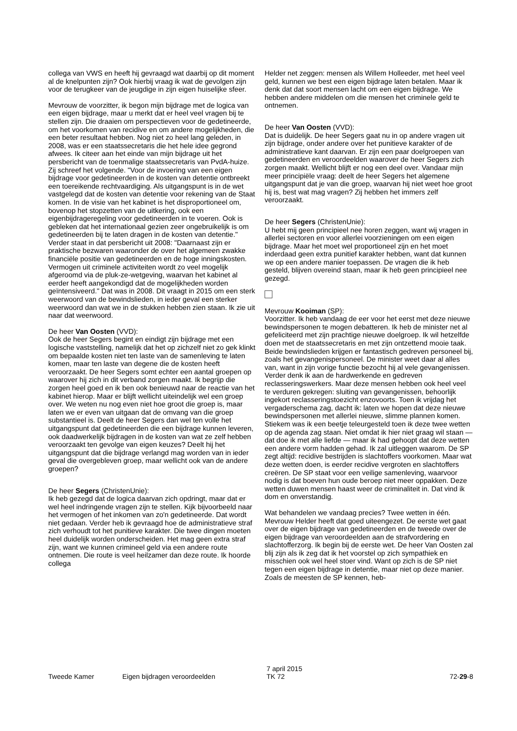collega van VWS en heeft hij gevraagd wat daarbij op dit moment al de knelpunten zijn? Ook hierbij vraag ik wat de gevolgen zijn voor de terugkeer van de jeugdige in zijn eigen huiselijke sfeer.
Mevrouw de voorzitter, ik begon mijn bijdrage met de logica van een eigen bijdrage, maar u merkt dat er heel veel vragen bij te stellen zijn. Die draaien om perspectieven voor de gedetineerde, om het voorkomen van recidive en om andere mogelijkheden, die een beter resultaat hebben. Nog niet zo heel lang geleden, in 2008, was er een staatssecretaris die het hele idee gegrond afwees. Ik citeer aan het einde van mijn bijdrage uit het persbericht van de toenmalige staatssecretaris van PvdA-huize. Zij schreef het volgende. "Voor de invoering van een eigen bijdrage voor gedetineerden in de kosten van detentie ontbreekt een toereikende rechtvaardiging. Als uitgangspunt is in de wet vastgelegd dat de kosten van detentie voor rekening van de Staat komen. In de visie van het kabinet is het disproportioneel om, bovenop het stopzetten van de uitkering, ook een eigenbijdrageregeling voor gedetineerden in te voeren. Ook is gebleken dat het internationaal gezien zeer ongebruikelijk is om gedetineerden bij te laten dragen in de kosten van detentie." Verder staat in dat persbericht uit 2008: "Daarnaast zijn er praktische bezwaren waaronder de over het algemeen zwakke financiële positie van gedetineerden en de hoge inningskosten. Vermogen uit criminele activiteiten wordt zo veel mogelijk afgeroomd via de pluk-ze-wetgeving, waarvan het kabinet al eerder heeft aangekondigd dat de mogelijkheden worden geïntensiveerd." Dat was in 2008. Dit vraagt in 2015 om een sterk weerwoord van de bewindslieden, in ieder geval een sterker weerwoord dan wat we in de stukken hebben zien staan. Ik zie uit naar dat weerwoord.
De heer Van Oosten (VVD):
Ook de heer Segers begint en eindigt zijn bijdrage met een logische vaststelling, namelijk dat het op zichzelf niet zo gek klinkt om bepaalde kosten niet ten laste van de samenleving te laten komen, maar ten laste van degene die de kosten heeft veroorzaakt. De heer Segers somt echter een aantal groepen op waarover hij zich in dit verband zorgen maakt. Ik begrijp die zorgen heel goed en ik ben ook benieuwd naar de reactie van het kabinet hierop. Maar er blijft wellicht uiteindelijk wel een groep over. We weten nu nog even niet hoe groot die groep is, maar laten we er even van uitgaan dat de omvang van die groep substantieel is. Deelt de heer Segers dan wel ten volle het uitgangspunt dat gedetineerden die een bijdrage kunnen leveren, ook daadwerkelijk bijdragen in de kosten van wat ze zelf hebben veroorzaakt ten gevolge van eigen keuzes? Deelt hij het uitgangspunt dat die bijdrage verlangd mag worden van in ieder geval die overgebleven groep, maar wellicht ook van de andere groepen?
De heer Segers (ChristenUnie):
Ik heb gezegd dat de logica daarvan zich opdringt, maar dat er wel heel indringende vragen zijn te stellen. Kijk bijvoorbeeld naar het vermogen of het inkomen van zo'n gedetineerde. Dat wordt niet gedaan. Verder heb ik gevraagd hoe de administratieve straf zich verhoudt tot het punitieve karakter. Die twee dingen moeten heel duidelijk worden onderscheiden. Het mag geen extra straf zijn, want we kunnen crimineel geld via een andere route ontnemen. Die route is veel heilzamer dan deze route. Ik hoorde collega
Helder net zeggen: mensen als Willem Holleeder, met heel veel geld, kunnen we best een eigen bijdrage laten betalen. Maar ik denk dat dat soort mensen lacht om een eigen bijdrage. We hebben andere middelen om die mensen het criminele geld te ontnemen.
De heer Van Oosten (VVD):
Dat is duidelijk. De heer Segers gaat nu in op andere vragen uit zijn bijdrage, onder andere over het punitieve karakter of de administratieve kant daarvan. Er zijn een paar doelgroepen van gedetineerden en veroordeelden waarover de heer Segers zich zorgen maakt. Wellicht blijft er nog een deel over. Vandaar mijn meer principiële vraag: deelt de heer Segers het algemene uitgangspunt dat je van die groep, waarvan hij niet weet hoe groot hij is, best wat mag vragen? Zij hebben het immers zelf veroorzaakt.
De heer Segers (ChristenUnie):
U hebt mij geen principieel nee horen zeggen, want wij vragen in allerlei sectoren en voor allerlei voorzieningen om een eigen bijdrage. Maar het moet wel proportioneel zijn en het moet inderdaad geen extra punitief karakter hebben, want dat kunnen we op een andere manier toepassen. De vragen die ik heb gesteld, blijven overeind staan, maar ik heb geen principieel nee gezegd.
Mevrouw Kooiman (SP):
Voorzitter. Ik heb vandaag de eer voor het eerst met deze nieuwe bewindspersonen te mogen debatteren. Ik heb de minister net al gefeliciteerd met zijn prachtige nieuwe doelgroep. Ik wil hetzelfde doen met de staatssecretaris en met zijn ontzettend mooie taak. Beide bewindslieden krijgen er fantastisch gedreven personeel bij, zoals het gevangenispersoneel. De minister weet daar al alles van, want in zijn vorige functie bezocht hij al vele gevangenissen. Verder denk ik aan de hardwerkende en gedreven reclasseringswerkers. Maar deze mensen hebben ook heel veel te verduren gekregen: sluiting van gevangenissen, behoorlijk ingekort reclasseringstoezicht enzovoorts. Toen ik vrijdag het vergaderschema zag, dacht ik: laten we hopen dat deze nieuwe bewindspersonen met allerlei nieuwe, slimme plannen komen. Stiekem was ik een beetje teleurgesteld toen ik deze twee wetten op de agenda zag staan. Niet omdat ik hier niet graag wil staan — dat doe ik met alle liefde — maar ik had gehoopt dat deze wetten een andere vorm hadden gehad. Ik zal uitleggen waarom. De SP zegt altijd: recidive bestrijden is slachtoffers voorkomen. Maar wat deze wetten doen, is eerder recidive vergroten en slachtoffers creëren. De SP staat voor een veilige samenleving, waarvoor nodig is dat boeven hun oude beroep niet meer oppakken. Deze wetten duwen mensen haast weer de criminaliteit in. Dat vind ik dom en onverstandig.
Wat behandelen we vandaag precies? Twee wetten in één. Mevrouw Helder heeft dat goed uiteengezet. De eerste wet gaat over de eigen bijdrage van gedetineerden en de tweede over de eigen bijdrage van veroordeelden aan de strafvordering en slachtofferzorg. Ik begin bij de eerste wet. De heer Van Oosten zal blij zijn als ik zeg dat ik het voorstel op zich sympathiek en misschien ook wel heel stoer vind. Want op zich is de SP niet tegen een eigen bijdrage in detentie, maar niet op deze manier. Zoals de meesten de SP kennen, heb-
Tweede Kamer Eigen bijdragen veroordeelden
7 april 2015
TK 72
72-29-8